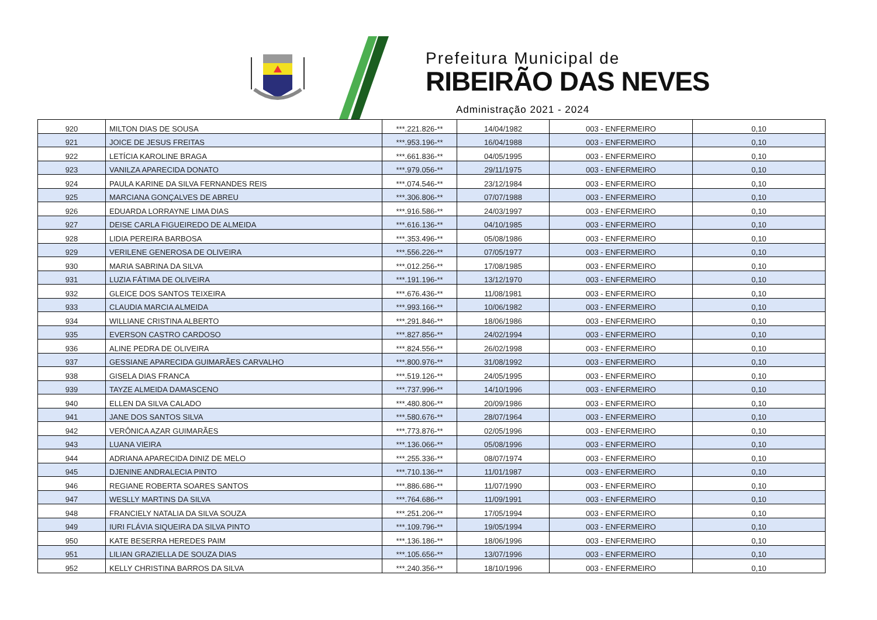Prefeitura Municipal de
RIBEIRÃO DAS NEVES
Administração 2021 - 2024
| 920 | MILTON DIAS DE SOUSA | ***.221.826-** | 14/04/1982 | 003 - ENFERMEIRO | 0,10 |
| 921 | JOICE DE JESUS FREITAS | ***.953.196-** | 16/04/1988 | 003 - ENFERMEIRO | 0,10 |
| 922 | LETÍCIA KAROLINE BRAGA | ***.661.836-** | 04/05/1995 | 003 - ENFERMEIRO | 0,10 |
| 923 | VANILZA APARECIDA DONATO | ***.979.056-** | 29/11/1975 | 003 - ENFERMEIRO | 0,10 |
| 924 | PAULA KARINE DA SILVA FERNANDES REIS | ***.074.546-** | 23/12/1984 | 003 - ENFERMEIRO | 0,10 |
| 925 | MARCIANA GONÇALVES DE ABREU | ***.306.806-** | 07/07/1988 | 003 - ENFERMEIRO | 0,10 |
| 926 | EDUARDA LORRAYNE LIMA DIAS | ***.916.586-** | 24/03/1997 | 003 - ENFERMEIRO | 0,10 |
| 927 | DEISE CARLA FIGUEIREDO DE ALMEIDA | ***.616.136-** | 04/10/1985 | 003 - ENFERMEIRO | 0,10 |
| 928 | LIDIA PEREIRA BARBOSA | ***.353.496-** | 05/08/1986 | 003 - ENFERMEIRO | 0,10 |
| 929 | VERILENE GENEROSA DE OLIVEIRA | ***.556.226-** | 07/05/1977 | 003 - ENFERMEIRO | 0,10 |
| 930 | MARIA SABRINA DA SILVA | ***.012.256-** | 17/08/1985 | 003 - ENFERMEIRO | 0,10 |
| 931 | LUZIA FÁTIMA DE OLIVEIRA | ***.191.196-** | 13/12/1970 | 003 - ENFERMEIRO | 0,10 |
| 932 | GLEICE DOS SANTOS TEIXEIRA | ***.676.436-** | 11/08/1981 | 003 - ENFERMEIRO | 0,10 |
| 933 | CLAUDIA MARCIA ALMEIDA | ***.993.166-** | 10/06/1982 | 003 - ENFERMEIRO | 0,10 |
| 934 | WILLIANE CRISTINA ALBERTO | ***.291.846-** | 18/06/1986 | 003 - ENFERMEIRO | 0,10 |
| 935 | EVERSON CASTRO CARDOSO | ***.827.856-** | 24/02/1994 | 003 - ENFERMEIRO | 0,10 |
| 936 | ALINE PEDRA DE OLIVEIRA | ***.824.556-** | 26/02/1998 | 003 - ENFERMEIRO | 0,10 |
| 937 | GESSIANE APARECIDA GUIMARÃES CARVALHO | ***.800.976-** | 31/08/1992 | 003 - ENFERMEIRO | 0,10 |
| 938 | GISELA DIAS FRANCA | ***.519.126-** | 24/05/1995 | 003 - ENFERMEIRO | 0,10 |
| 939 | TAYZE ALMEIDA DAMASCENO | ***.737.996-** | 14/10/1996 | 003 - ENFERMEIRO | 0,10 |
| 940 | ELLEN DA SILVA CALADO | ***.480.806-** | 20/09/1986 | 003 - ENFERMEIRO | 0,10 |
| 941 | JANE DOS SANTOS SILVA | ***.580.676-** | 28/07/1964 | 003 - ENFERMEIRO | 0,10 |
| 942 | VERÔNICA AZAR GUIMARÃES | ***.773.876-** | 02/05/1996 | 003 - ENFERMEIRO | 0,10 |
| 943 | LUANA VIEIRA | ***.136.066-** | 05/08/1996 | 003 - ENFERMEIRO | 0,10 |
| 944 | ADRIANA APARECIDA DINIZ DE MELO | ***.255.336-** | 08/07/1974 | 003 - ENFERMEIRO | 0,10 |
| 945 | DJENINE ANDRALECIA PINTO | ***.710.136-** | 11/01/1987 | 003 - ENFERMEIRO | 0,10 |
| 946 | REGIANE ROBERTA SOARES SANTOS | ***.886.686-** | 11/07/1990 | 003 - ENFERMEIRO | 0,10 |
| 947 | WESLLY MARTINS DA SILVA | ***.764.686-** | 11/09/1991 | 003 - ENFERMEIRO | 0,10 |
| 948 | FRANCIELY NATALIA DA SILVA SOUZA | ***.251.206-** | 17/05/1994 | 003 - ENFERMEIRO | 0,10 |
| 949 | IURI FLÁVIA SIQUEIRA DA SILVA PINTO | ***.109.796-** | 19/05/1994 | 003 - ENFERMEIRO | 0,10 |
| 950 | KATE BESERRA HEREDES PAIM | ***.136.186-** | 18/06/1996 | 003 - ENFERMEIRO | 0,10 |
| 951 | LILIAN GRAZIELLA DE SOUZA DIAS | ***.105.656-** | 13/07/1996 | 003 - ENFERMEIRO | 0,10 |
| 952 | KELLY CHRISTINA BARROS DA SILVA | ***.240.356-** | 18/10/1996 | 003 - ENFERMEIRO | 0,10 |